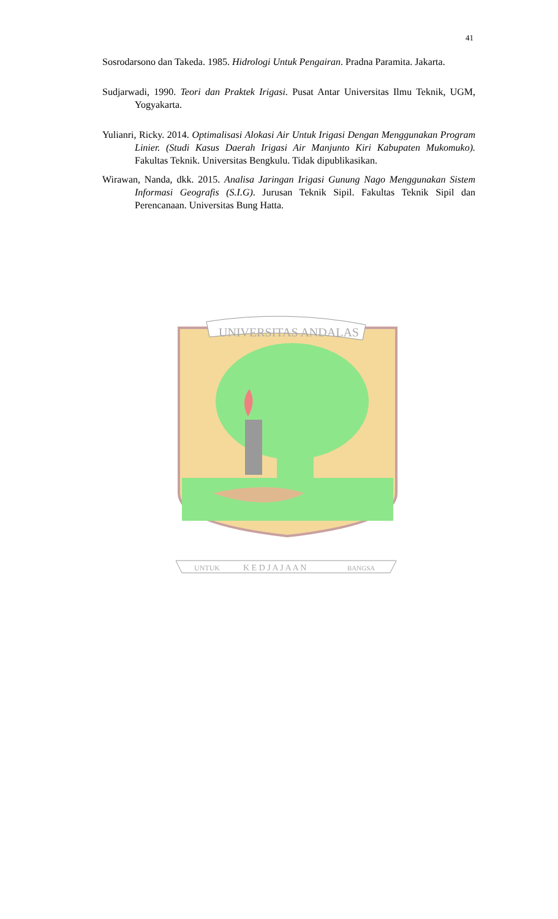41
Sosrodarsono dan Takeda. 1985. Hidrologi Untuk Pengairan. Pradna Paramita. Jakarta.
Sudjarwadi, 1990. Teori dan Praktek Irigasi. Pusat Antar Universitas Ilmu Teknik, UGM, Yogyakarta.
Yulianri, Ricky. 2014. Optimalisasi Alokasi Air Untuk Irigasi Dengan Menggunakan Program Linier. (Studi Kasus Daerah Irigasi Air Manjunto Kiri Kabupaten Mukomuko). Fakultas Teknik. Universitas Bengkulu. Tidak dipublikasikan.
Wirawan, Nanda, dkk. 2015. Analisa Jaringan Irigasi Gunung Nago Menggunakan Sistem Informasi Geografis (S.I.G). Jurusan Teknik Sipil. Fakultas Teknik Sipil dan Perencanaan. Universitas Bung Hatta.
UNIVERSITAS ANDALAS
UNTUK
K E D J A J A A N
BANGSA